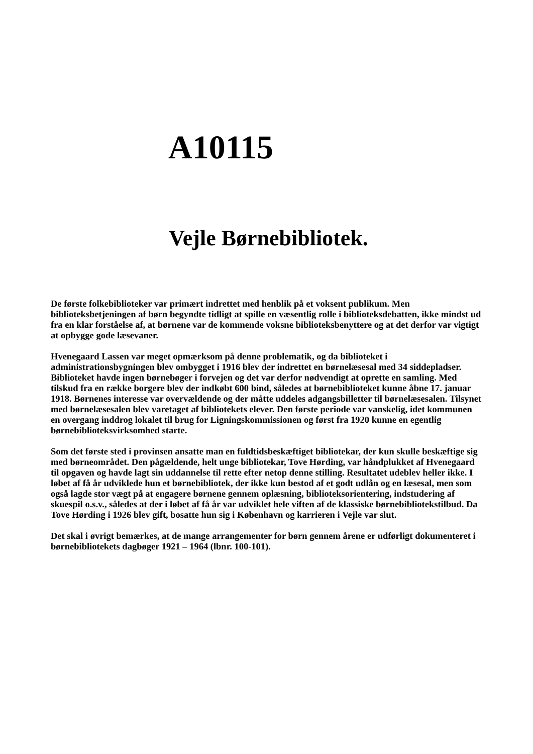A10115
Vejle Børnebibliotek.
De første folkebiblioteker var primært indrettet med henblik på et voksent publikum. Men biblioteksbetjeningen af børn begyndte tidligt at spille en væsentlig rolle i biblioteksdebatten, ikke mindst ud fra en klar forståelse af, at børnene var de kommende voksne biblioteksbenyttere og at det derfor var vigtigt at opbygge gode læsevaner.
Hvenegaard Lassen var meget opmærksom på denne problematik, og da biblioteket i administrationsbygningen blev ombygget i 1916 blev der indrettet en børnelæsesal med 34 siddepladser. Biblioteket havde ingen børnebøger i forvejen og det var derfor nødvendigt at oprette en samling. Med tilskud fra en række borgere blev der indkøbt 600 bind, således at børnebiblioteket kunne åbne 17. januar 1918. Børnenes interesse var overvældende og der måtte uddeles adgangsbilletter til børnelæsesalen. Tilsynet med børnelæsesalen blev varetaget af bibliotekets elever. Den første periode var vanskelig, idet kommunen en overgang inddrog lokalet til brug for Ligningskommissionen og først fra 1920 kunne en egentlig børnebiblioteksvirksomhed starte.
Som det første sted i provinsen ansatte man en fuldtidsbeskæftiget bibliotekar, der kun skulle beskæftige sig med børneområdet. Den pågældende, helt unge bibliotekar, Tove Hørding, var håndplukket af Hvenegaard til opgaven og havde lagt sin uddannelse til rette efter netop denne stilling. Resultatet udeblev heller ikke. I løbet af få år udviklede hun et børnebibliotek, der ikke kun bestod af et godt udlån og en læsesal, men som også lagde stor vægt på at engagere børnene gennem oplæsning, biblioteksorientering, indstudering af skuespil o.s.v., således at der i løbet af få år var udviklet hele viften af de klassiske børnebibliotekstilbud. Da Tove Hørding i 1926 blev gift, bosatte hun sig i København og karrieren i Vejle var slut.
Det skal i øvrigt bemærkes, at de mange arrangementer for børn gennem årene er udførligt dokumenteret i børnebibliotekets dagbøger 1921 – 1964 (lbnr. 100-101).